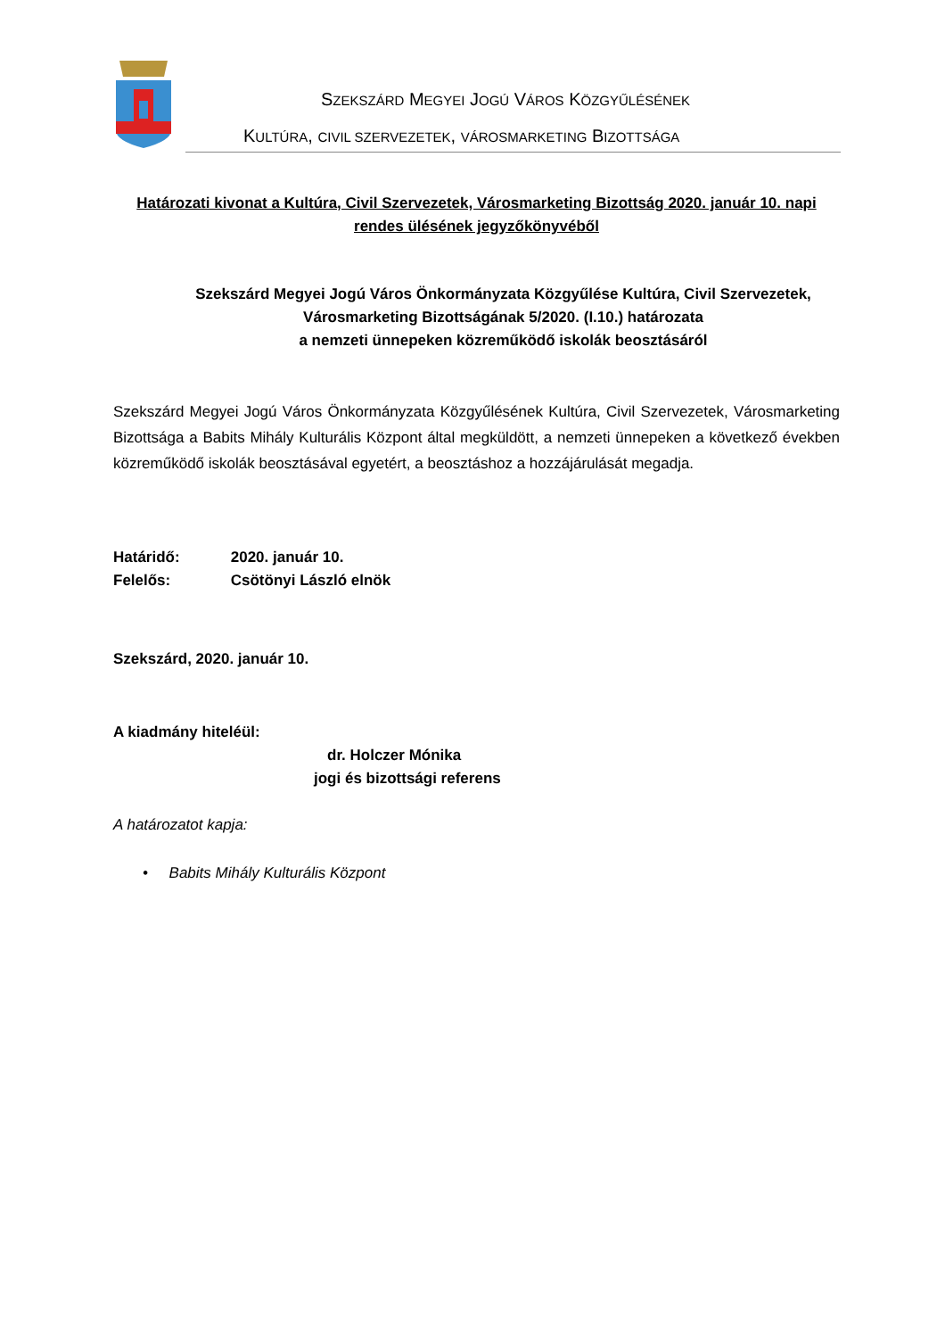SZEKSZÁRD MEGYEI JOGÚ VÁROS KÖZGYŰLÉSÉNEK
KULTÚRA, CIVIL SZERVEZETEK, VÁROSMARKETING BIZOTTSÁGA
Határozati kivonat a Kultúra, Civil Szervezetek, Városmarketing Bizottság 2020. január 10. napi rendes ülésének jegyzőkönyvéből
Szekszárd Megyei Jogú Város Önkormányzata Közgyűlése Kultúra, Civil Szervezetek, Városmarketing Bizottságának 5/2020. (I.10.) határozata
a nemzeti ünnepeken közreműködő iskolák beosztásáról
Szekszárd Megyei Jogú Város Önkormányzata Közgyűlésének Kultúra, Civil Szervezetek, Városmarketing Bizottsága a Babits Mihály Kulturális Központ által megküldött, a nemzeti ünnepeken a következő években közreműködő iskolák beosztásával egyetért, a beosztáshoz a hozzájárulását megadja.
Határidő: 2020. január 10.
Felelős: Csötönyi László elnök
Szekszárd, 2020. január 10.
A kiadmány hiteléül:
dr. Holczer Mónika
jogi és bizottsági referens
A határozatot kapja:
• Babits Mihály Kulturális Központ